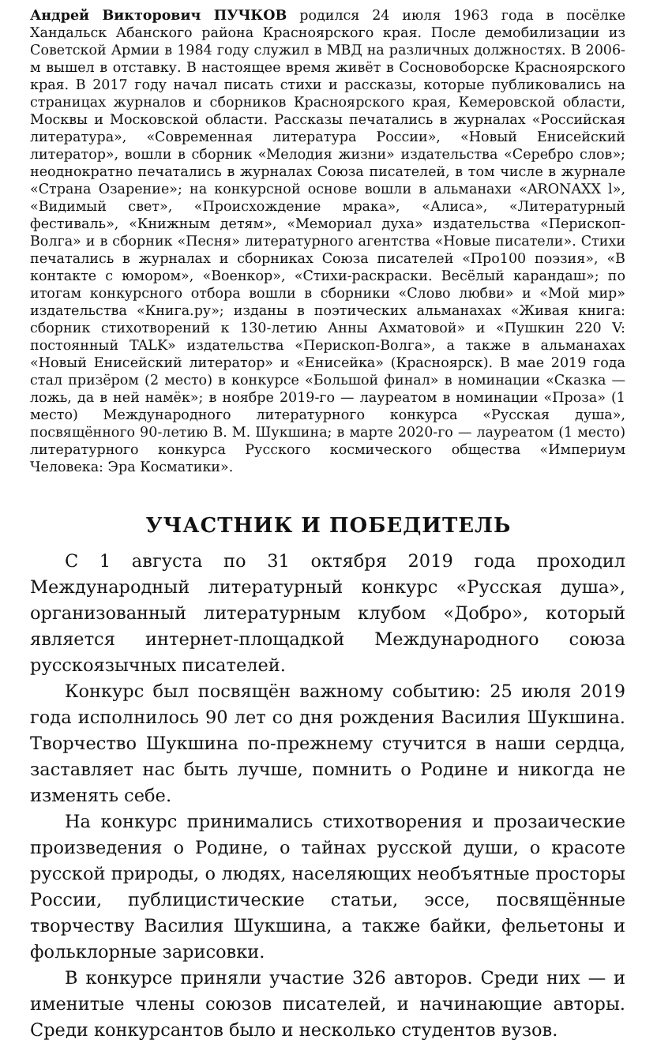Андрей Викторович ПУЧКОВ родился 24 июля 1963 года в посёлке Хандальск Абанского района Красноярского края. После демобилизации из Советской Армии в 1984 году служил в МВД на различных должностях. В 2006-м вышел в отставку. В настоящее время живёт в Сосновоборске Красноярского края. В 2017 году начал писать стихи и рассказы, которые публиковались на страницах журналов и сборников Красноярского края, Кемеровской области, Москвы и Московской области. Рассказы печатались в журналах «Российская литература», «Современная литература России», «Новый Енисейский литератор», вошли в сборник «Мелодия жизни» издательства «Серебро слов»; неоднократно печатались в журналах Союза писателей, в том числе в журнале «Страна Озарение»; на конкурсной основе вошли в альманахи «ARONAXX l», «Видимый свет», «Происхождение мрака», «Алиса», «Литературный фестиваль», «Книжным детям», «Мемориал духа» издательства «Перископ-Волга» и в сборник «Песня» литературного агентства «Новые писатели». Стихи печатались в журналах и сборниках Союза писателей «Про100 поэзия», «В контакте с юмором», «Военкор», «Стихи-раскраски. Весёлый карандаш»; по итогам конкурсного отбора вошли в сборники «Слово любви» и «Мой мир» издательства «Книга.ру»; изданы в поэтических альманахах «Живая книга: сборник стихотворений к 130-летию Анны Ахматовой» и «Пушкин 220 V: постоянный TALK» издательства «Перископ-Волга», а также в альманахах «Новый Енисейский литератор» и «Енисейка» (Красноярск). В мае 2019 года стал призёром (2 место) в конкурсе «Большой финал» в номинации «Сказка — ложь, да в ней намёк»; в ноябре 2019-го — лауреатом в номинации «Проза» (1 место) Международного литературного конкурса «Русская душа», посвящённого 90-летию В. М. Шукшина; в марте 2020-го — лауреатом (1 место) литературного конкурса Русского космического общества «Империум Человека: Эра Косматики».
УЧАСТНИК И ПОБЕДИТЕЛЬ
С 1 августа по 31 октября 2019 года проходил Международный литературный конкурс «Русская душа», организованный литературным клубом «Добро», который является интернет-площадкой Международного союза русскоязычных писателей.
Конкурс был посвящён важному событию: 25 июля 2019 года исполнилось 90 лет со дня рождения Василия Шукшина. Творчество Шукшина по-прежнему стучится в наши сердца, заставляет нас быть лучше, помнить о Родине и никогда не изменять себе.
На конкурс принимались стихотворения и прозаические произведения о Родине, о тайнах русской души, о красоте русской природы, о людях, населяющих необъятные просторы России, публицистические статьи, эссе, посвящённые творчеству Василия Шукшина, а также байки, фельетоны и фольклорные зарисовки.
В конкурсе приняли участие 326 авторов. Среди них — и именитые члены союзов писателей, и начинающие авторы. Среди конкурсантов было и несколько студентов вузов.